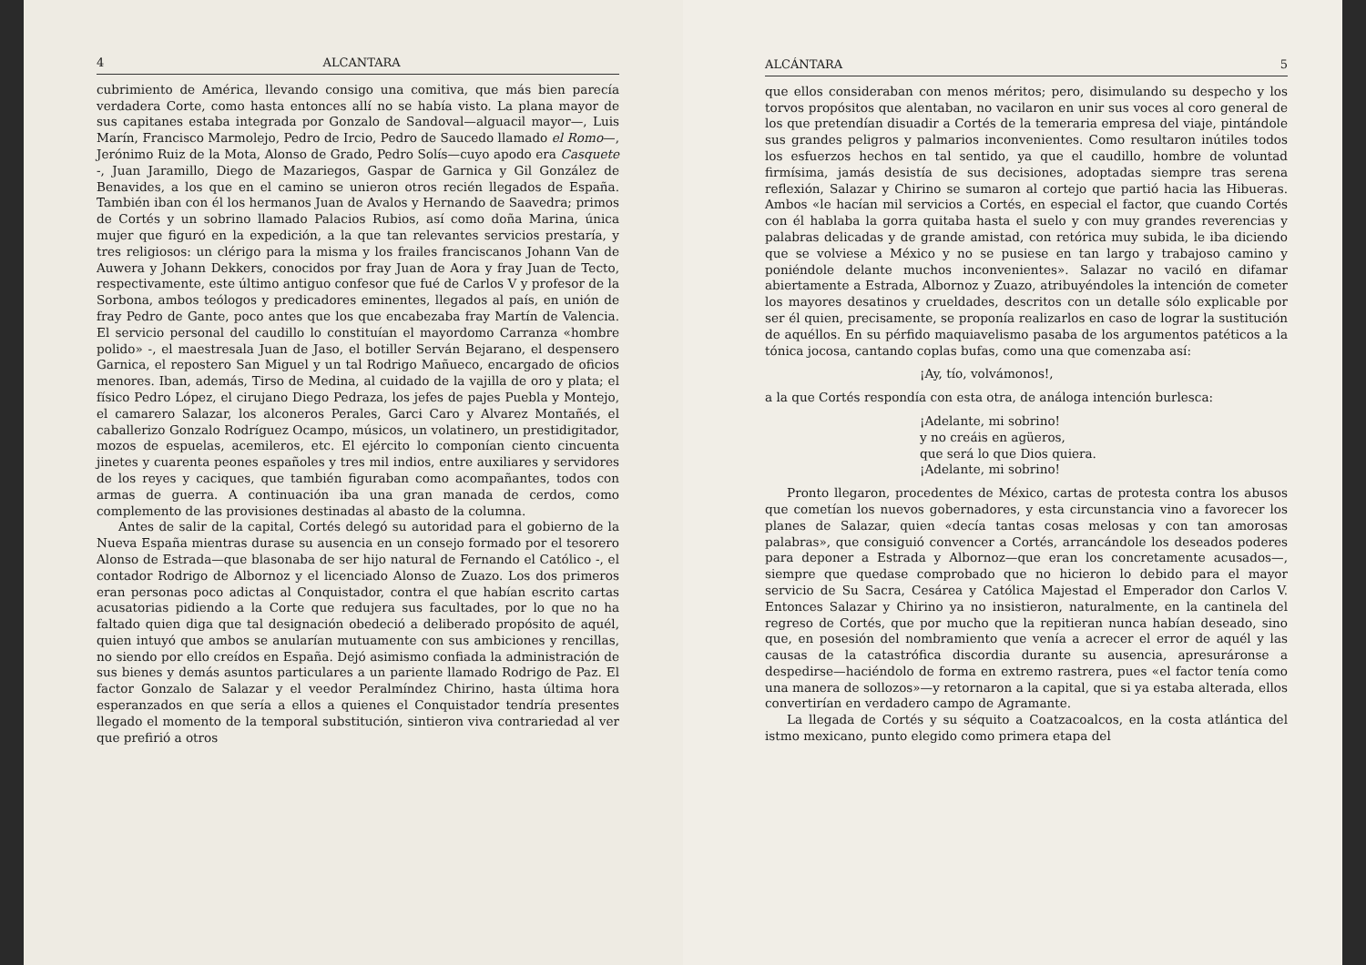4 ALCANTARA
cubrimiento de América, llevando consigo una comitiva, que más bien parecía verdadera Corte, como hasta entonces allí no se había visto. La plana mayor de sus capitanes estaba integrada por Gonzalo de Sandoval—alguacil mayor—, Luis Marín, Francisco Marmolejo, Pedro de Ircio, Pedro de Saucedo llamado el Romo—, Jerónimo Ruiz de la Mota, Alonso de Grado, Pedro Solís—cuyo apodo era Casquete -, Juan Jaramillo, Diego de Mazariegos, Gaspar de Garnica y Gil González de Benavides, a los que en el camino se unieron otros recién llegados de España. También iban con él los hermanos Juan de Avalos y Hernando de Saavedra; primos de Cortés y un sobrino llamado Palacios Rubios, así como doña Marina, única mujer que figuró en la expedición, a la que tan relevantes servicios prestaría, y tres religiosos: un clérigo para la misma y los frailes franciscanos Johann Van de Auwera y Johann Dekkers, conocidos por fray Juan de Aora y fray Juan de Tecto, respectivamente, este último antiguo confesor que fué de Carlos V y profesor de la Sorbona, ambos teólogos y predicadores eminentes, llegados al país, en unión de fray Pedro de Gante, poco antes que los que encabezaba fray Martín de Valencia. El servicio personal del caudillo lo constituían el mayordomo Carranza «hombre polido» -, el maestresala Juan de Jaso, el botiller Serván Bejarano, el despensero Garnica, el repostero San Miguel y un tal Rodrigo Mañueco, encargado de oficios menores. Iban, además, Tirso de Medina, al cuidado de la vajilla de oro y plata; el físico Pedro López, el cirujano Diego Pedraza, los jefes de pajes Puebla y Montejo, el camarero Salazar, los alconeros Perales, Garci Caro y Alvarez Montañés, el caballerizo Gonzalo Rodríguez Ocampo, músicos, un volatinero, un prestidigitador, mozos de espuelas, acemileros, etc. El ejército lo componían ciento cincuenta jinetes y cuarenta peones españoles y tres mil indios, entre auxiliares y servidores de los reyes y caciques, que también figuraban como acompañantes, todos con armas de guerra. A continuación iba una gran manada de cerdos, como complemento de las provisiones destinadas al abasto de la columna.
Antes de salir de la capital, Cortés delegó su autoridad para el gobierno de la Nueva España mientras durase su ausencia en un consejo formado por el tesorero Alonso de Estrada—que blasonaba de ser hijo natural de Fernando el Católico -, el contador Rodrigo de Albornoz y el licenciado Alonso de Zuazo. Los dos primeros eran personas poco adictas al Conquistador, contra el que habían escrito cartas acusatorias pidiendo a la Corte que redujera sus facultades, por lo que no ha faltado quien diga que tal designación obedeció a deliberado propósito de aquél, quien intuyó que ambos se anularían mutuamente con sus ambiciones y rencillas, no siendo por ello creídos en España. Dejó asimismo confiada la administración de sus bienes y demás asuntos particulares a un pariente llamado Rodrigo de Paz. El factor Gonzalo de Salazar y el veedor Peralmíndez Chirino, hasta última hora esperanzados en que sería a ellos a quienes el Conquistador tendría presentes llegado el momento de la temporal substitución, sintieron viva contrariedad al ver que prefirió a otros
ALCÁNTARA 5
que ellos consideraban con menos méritos; pero, disimulando su despecho y los torvos propósitos que alentaban, no vacilaron en unir sus voces al coro general de los que pretendían disuadir a Cortés de la temeraria empresa del viaje, pintándole sus grandes peligros y palmarios inconvenientes. Como resultaron inútiles todos los esfuerzos hechos en tal sentido, ya que el caudillo, hombre de voluntad firmísima, jamás desistía de sus decisiones, adoptadas siempre tras serena reflexión, Salazar y Chirino se sumaron al cortejo que partió hacia las Hibueras. Ambos «le hacían mil servicios a Cortés, en especial el factor, que cuando Cortés con él hablaba la gorra quitaba hasta el suelo y con muy grandes reverencias y palabras delicadas y de grande amistad, con retórica muy subida, le iba diciendo que se volviese a México y no se pusiese en tan largo y trabajoso camino y poniéndole delante muchos inconvenientes». Salazar no vaciló en difamar abiertamente a Estrada, Albornoz y Zuazo, atribuyéndoles la intención de cometer los mayores desatinos y crueldades, descritos con un detalle sólo explicable por ser él quien, precisamente, se proponía realizarlos en caso de lograr la sustitución de aquéllos. En su pérfido maquiavelismo pasaba de los argumentos patéticos a la tónica jocosa, cantando coplas bufas, como una que comenzaba así:
¡Ay, tío, volvámonos!,
a la que Cortés respondía con esta otra, de análoga intención burlesca:
¡Adelante, mi sobrino!
y no creáis en agüeros,
que será lo que Dios quiera.
¡Adelante, mi sobrino!
Pronto llegaron, procedentes de México, cartas de protesta contra los abusos que cometían los nuevos gobernadores, y esta circunstancia vino a favorecer los planes de Salazar, quien «decía tantas cosas melosas y con tan amorosas palabras», que consiguió convencer a Cortés, arrancándole los deseados poderes para deponer a Estrada y Albornoz—que eran los concretamente acusados—, siempre que quedase comprobado que no hicieron lo debido para el mayor servicio de Su Sacra, Cesárea y Católica Majestad el Emperador don Carlos V. Entonces Salazar y Chirino ya no insistieron, naturalmente, en la cantinela del regreso de Cortés, que por mucho que la repitieran nunca habían deseado, sino que, en posesión del nombramiento que venía a acrecer el error de aquél y las causas de la catastrófica discordia durante su ausencia, apresuráronse a despedirse—haciéndolo de forma en extremo rastrera, pues «el factor tenía como una manera de sollozos»—y retornaron a la capital, que si ya estaba alterada, ellos convertirían en verdadero campo de Agramante.
La llegada de Cortés y su séquito a Coatzacoalcos, en la costa atlántica del istmo mexicano, punto elegido como primera etapa del